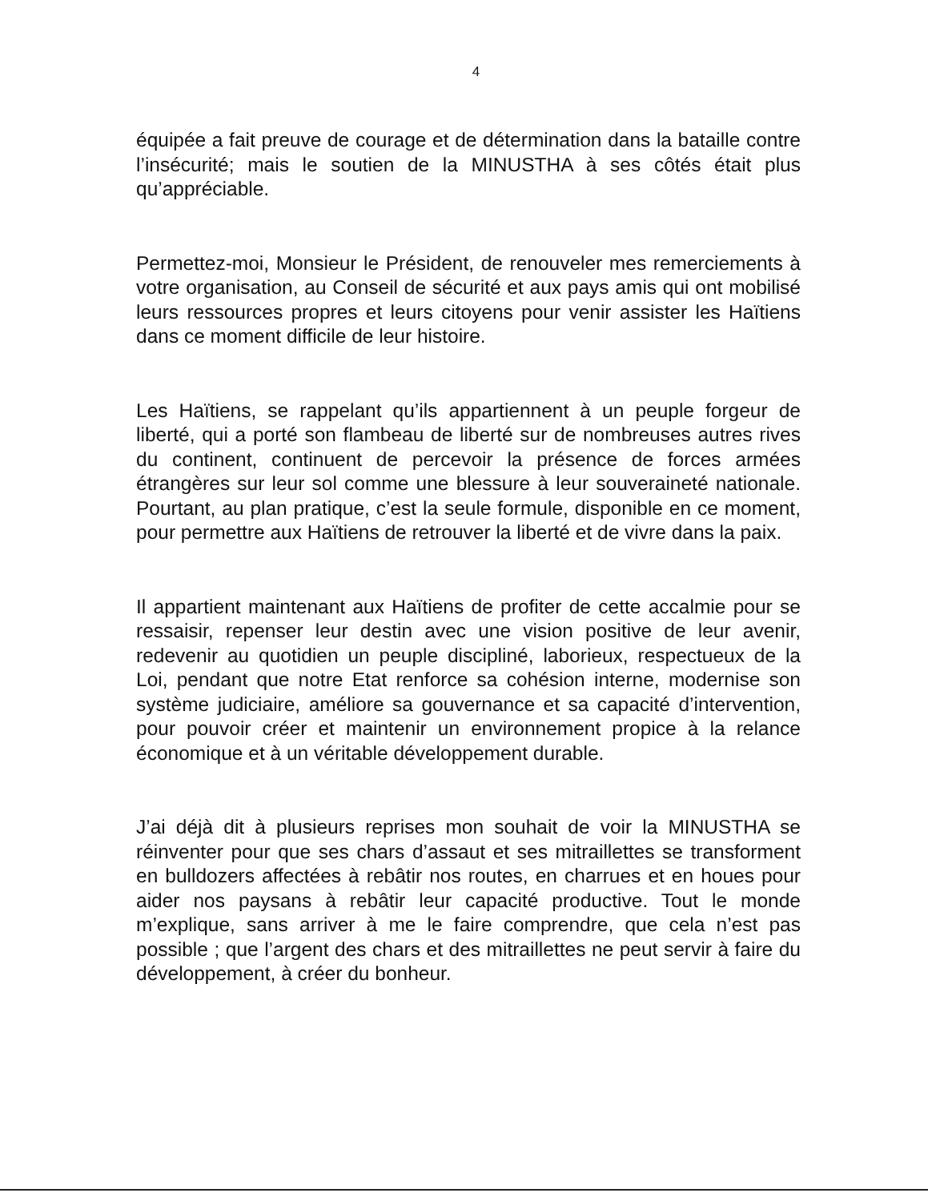4
équipée a fait preuve de courage et de détermination dans la bataille contre l’insécurité; mais le soutien de la MINUSTHA à ses côtés était plus qu’appréciable.
Permettez-moi, Monsieur le Président, de renouveler mes remerciements à votre organisation, au Conseil de sécurité et aux pays amis qui ont mobilisé leurs ressources propres et leurs citoyens pour venir assister les Haïtiens dans ce moment difficile de leur histoire.
Les Haïtiens, se rappelant qu’ils appartiennent à un peuple forgeur de liberté, qui a porté son flambeau de liberté sur de nombreuses autres rives du continent, continuent de percevoir la présence de forces armées étrangères sur leur sol comme une blessure à leur souveraineté nationale. Pourtant, au plan pratique, c’est la seule formule, disponible en ce moment, pour permettre aux Haïtiens de retrouver la liberté et de vivre dans la paix.
Il appartient maintenant aux Haïtiens de profiter de cette accalmie pour se ressaisir, repenser leur destin avec une vision positive de leur avenir, redevenir au quotidien un peuple discipliné, laborieux, respectueux de la Loi, pendant que notre Etat renforce sa cohésion interne, modernise son système judiciaire, améliore sa gouvernance et sa capacité d’intervention, pour pouvoir créer et maintenir un environnement propice à la relance économique et à un véritable développement durable.
J’ai déjà dit à plusieurs reprises mon souhait de voir la MINUSTHA se réinventer pour que ses chars d’assaut et ses mitraillettes se transforment en bulldozers affectées à rebâtir nos routes, en charrues et en houes pour aider nos paysans à rebâtir leur capacité productive. Tout le monde m’explique, sans arriver à me le faire comprendre, que cela n’est pas possible ; que l’argent des chars et des mitraillettes ne peut servir à faire du développement, à créer du bonheur.